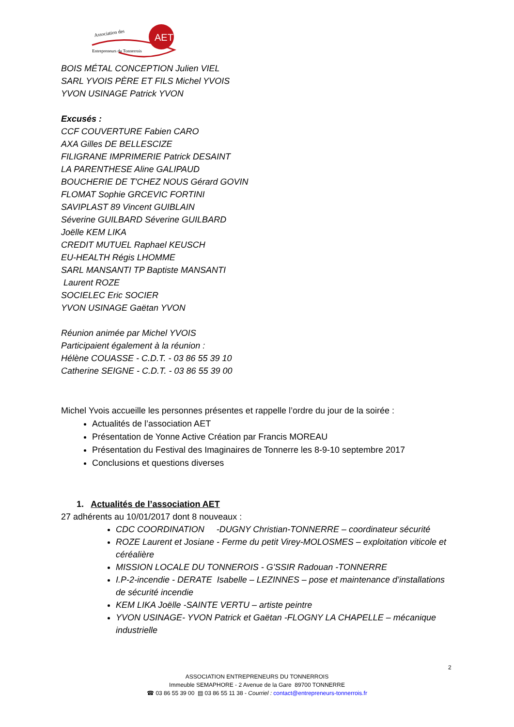Association des
AET
Entrepreneurs du Tonnerrois
BOIS MÉTAL CONCEPTION Julien VIEL
SARL YVOIS PÈRE ET FILS Michel YVOIS
YVON USINAGE Patrick YVON
Excusés :
CCF COUVERTURE Fabien CARO
AXA Gilles DE BELLESCIZE
FILIGRANE IMPRIMERIE Patrick DESAINT
LA PARENTHESE Aline GALIPAUD
BOUCHERIE DE T'CHEZ NOUS Gérard GOVIN
FLOMAT Sophie GRCEVIC FORTINI
SAVIPLAST 89 Vincent GUIBLAIN
Séverine GUILBARD Séverine GUILBARD
Joëlle KEM LIKA
CREDIT MUTUEL Raphael KEUSCH
EU-HEALTH Régis LHOMME
SARL MANSANTI TP Baptiste MANSANTI
Laurent ROZE
SOCIELEC Eric SOCIER
YVON USINAGE Gaëtan YVON
Réunion animée par Michel YVOIS
Participaient également à la réunion :
Hélène COUASSE - C.D.T. - 03 86 55 39 10
Catherine SEIGNE - C.D.T. - 03 86 55 39 00
Michel Yvois accueille les personnes présentes et rappelle l’ordre du jour de la soirée :
Actualités de l’association AET
Présentation de Yonne Active Création par Francis MOREAU
Présentation du Festival des Imaginaires de Tonnerre les 8-9-10 septembre 2017
Conclusions et questions diverses
1. Actualités de l’association AET
27 adhérents au 10/01/2017 dont 8 nouveaux :
CDC COORDINATION -DUGNY Christian-TONNERRE – coordinateur sécurité
ROZE Laurent et Josiane - Ferme du petit Virey-MOLOSMES – exploitation viticole et céréalière
MISSION LOCALE DU TONNEROIS - G'SSIR Radouan -TONNERRE
I.P-2-incendie - DERATE Isabelle – LEZINNES – pose et maintenance d’installations de sécurité incendie
KEM LIKA Joëlle -SAINTE VERTU – artiste peintre
YVON USINAGE- YVON Patrick et Gaëtan -FLOGNY LA CHAPELLE – mécanique industrielle
2
ASSOCIATION ENTREPRENEURS DU TONNERROIS
Immeuble SEMAPHORE - 2 Avenue de la Gare 89700 TONNERRE
☎ 03 86 55 39 00 ▤ 03 86 55 11 38 - Courriel : contact@entrepreneurs-tonnerrois.fr